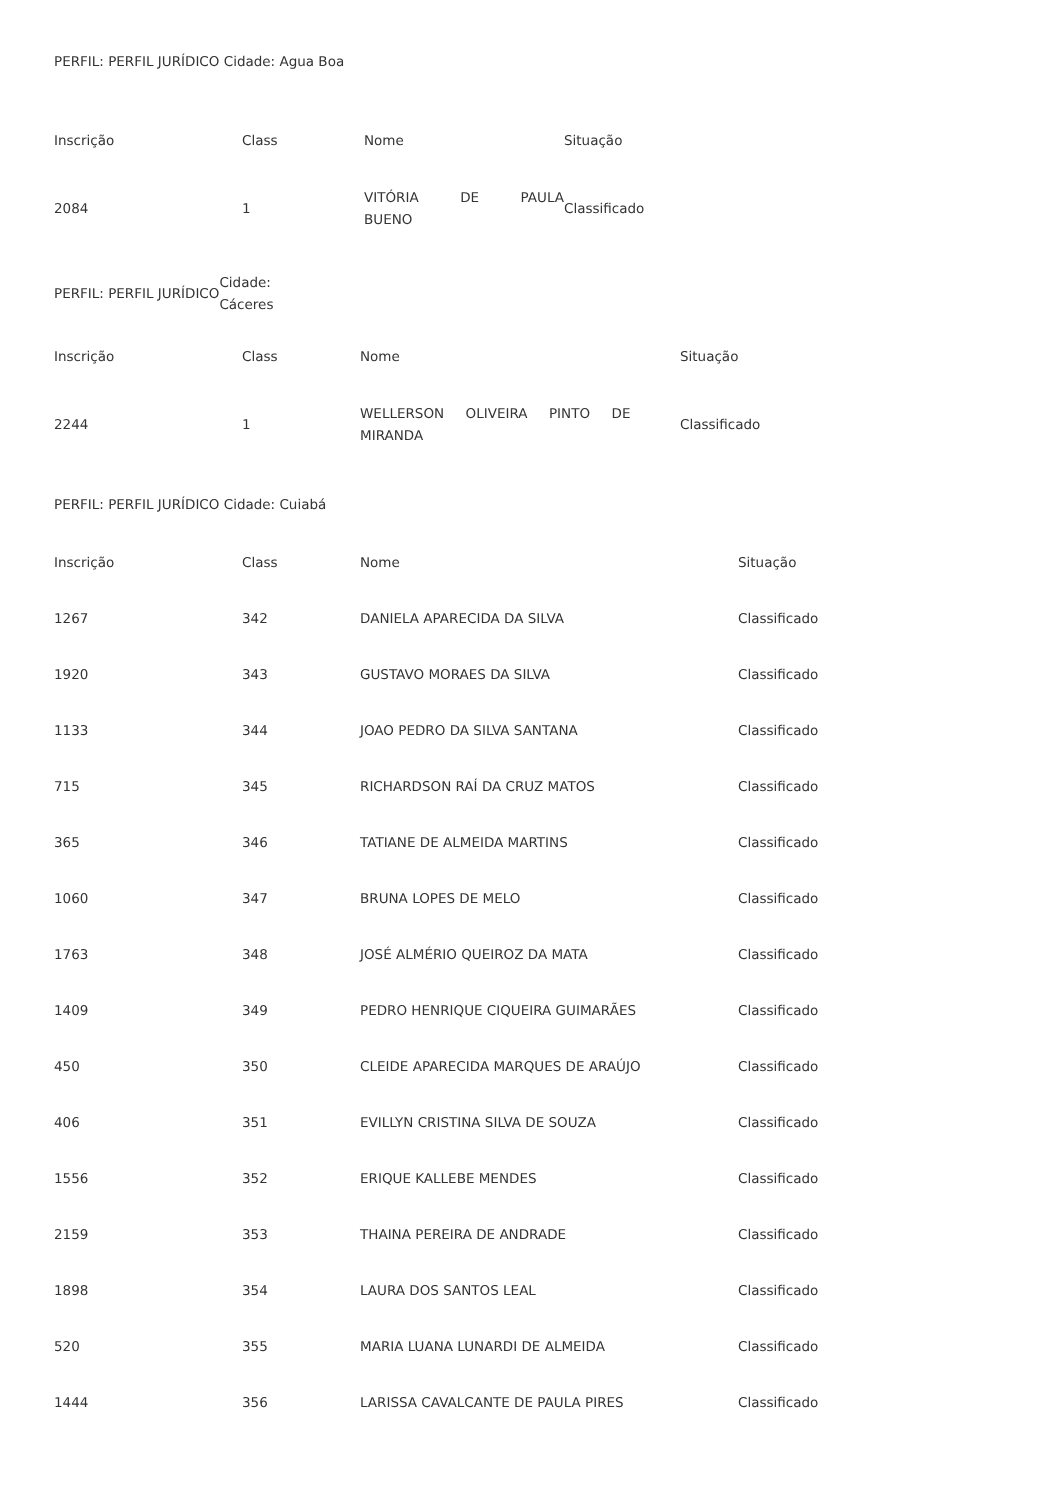PERFIL: PERFIL JURÍDICO Cidade: Agua Boa
| Inscrição | Class | Nome | Situação |
| --- | --- | --- | --- |
| 2084 | 1 | VITÓRIA DE PAULA BUENO | Classificado |
PERFIL: PERFIL JURÍDICO Cidade:
Cáceres
| Inscrição | Class | Nome | Situação |
| --- | --- | --- | --- |
| 2244 | 1 | WELLERSON OLIVEIRA PINTO DE MIRANDA | Classificado |
PERFIL: PERFIL JURÍDICO Cidade: Cuiabá
| Inscrição | Class | Nome | Situação |
| --- | --- | --- | --- |
| 1267 | 342 | DANIELA APARECIDA DA SILVA | Classificado |
| 1920 | 343 | GUSTAVO MORAES DA SILVA | Classificado |
| 1133 | 344 | JOAO PEDRO DA SILVA SANTANA | Classificado |
| 715 | 345 | RICHARDSON RAÍ DA CRUZ MATOS | Classificado |
| 365 | 346 | TATIANE DE ALMEIDA MARTINS | Classificado |
| 1060 | 347 | BRUNA LOPES DE MELO | Classificado |
| 1763 | 348 | JOSÉ ALMÉRIO QUEIROZ DA MATA | Classificado |
| 1409 | 349 | PEDRO HENRIQUE CIQUEIRA GUIMARÃES | Classificado |
| 450 | 350 | CLEIDE APARECIDA MARQUES DE ARAÚJO | Classificado |
| 406 | 351 | EVILLYN CRISTINA SILVA DE SOUZA | Classificado |
| 1556 | 352 | ERIQUE KALLEBE MENDES | Classificado |
| 2159 | 353 | THAINA PEREIRA DE ANDRADE | Classificado |
| 1898 | 354 | LAURA DOS SANTOS LEAL | Classificado |
| 520 | 355 | MARIA LUANA LUNARDI DE ALMEIDA | Classificado |
| 1444 | 356 | LARISSA CAVALCANTE DE PAULA PIRES | Classificado |